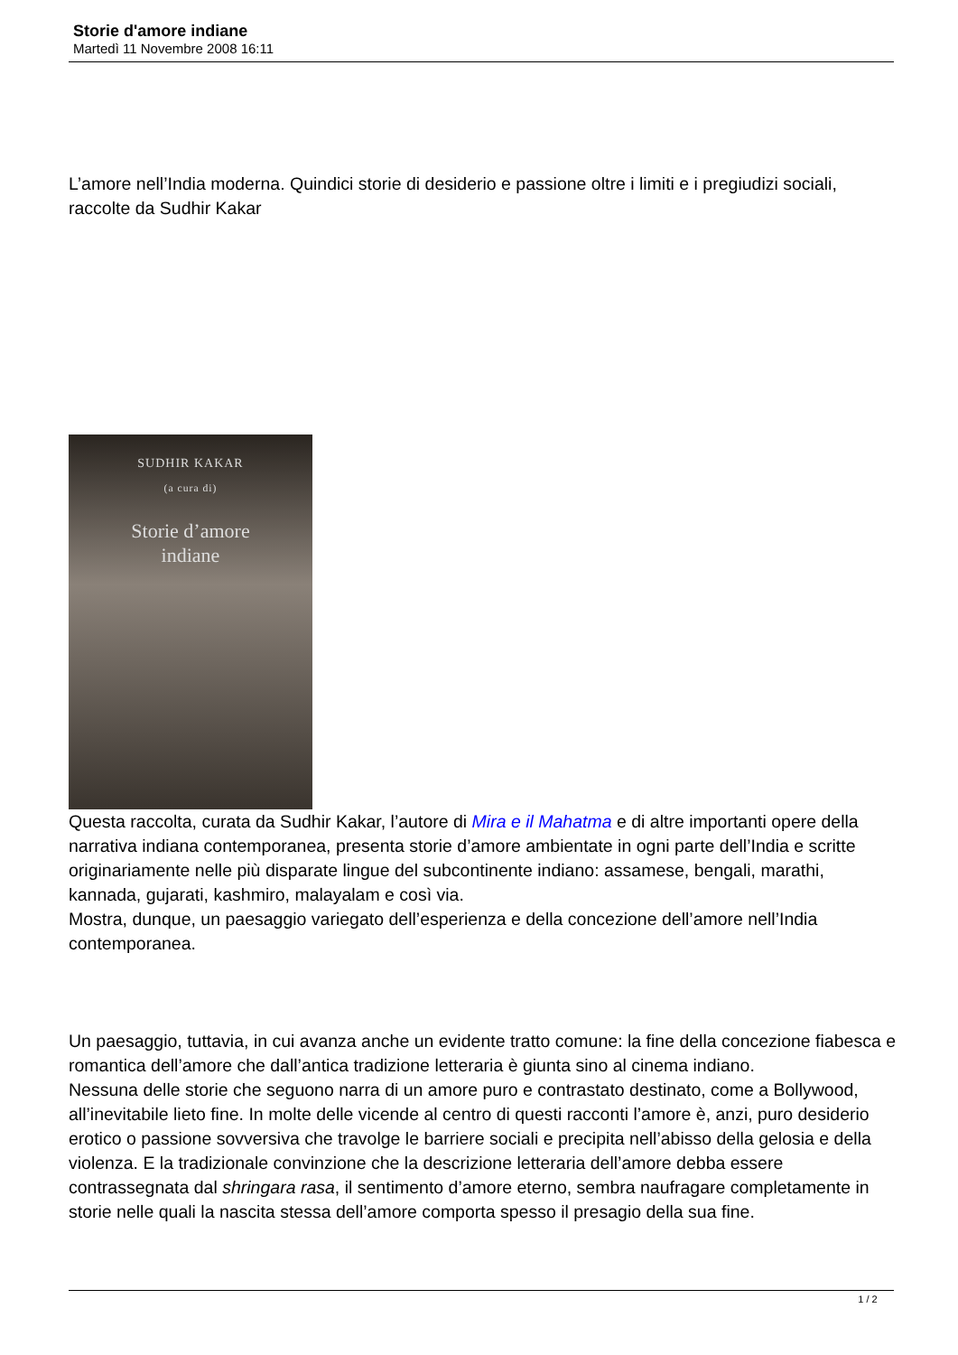Storie d'amore indiane
Martedì 11 Novembre 2008 16:11
L’amore nell’India moderna. Quindici storie di desiderio e passione oltre i limiti e i pregiudizi sociali, raccolte da Sudhir Kakar
SUDHIR KAKAR
(a cura di)
Storie d’amore
indiane
Questa raccolta, curata da Sudhir Kakar, l’autore di Mira e il Mahatma e di altre importanti opere della narrativa indiana contemporanea, presenta storie d’amore ambientate in ogni parte dell’India e scritte originariamente nelle più disparate lingue del subcontinente indiano: assamese, bengali, marathi, kannada, gujarati, kashmiro, malayalam e così via.
Mostra, dunque, un paesaggio variegato dell’esperienza e della concezione dell’amore nell’India contemporanea.
Un paesaggio, tuttavia, in cui avanza anche un evidente tratto comune: la fine della concezione fiabesca e romantica dell’amore che dall’antica tradizione letteraria è giunta sino al cinema indiano.
Nessuna delle storie che seguono narra di un amore puro e contrastato destinato, come a Bollywood, all’inevitabile lieto fine. In molte delle vicende al centro di questi racconti l’amore è, anzi, puro desiderio erotico o passione sovversiva che travolge le barriere sociali e precipita nell’abisso della gelosia e della violenza. E la tradizionale convinzione che la descrizione letteraria dell’amore debba essere contrassegnata dal shringara rasa, il sentimento d’amore eterno, sembra naufragare completamente in storie nelle quali la nascita stessa dell’amore comporta spesso il presagio della sua fine.
1 / 2